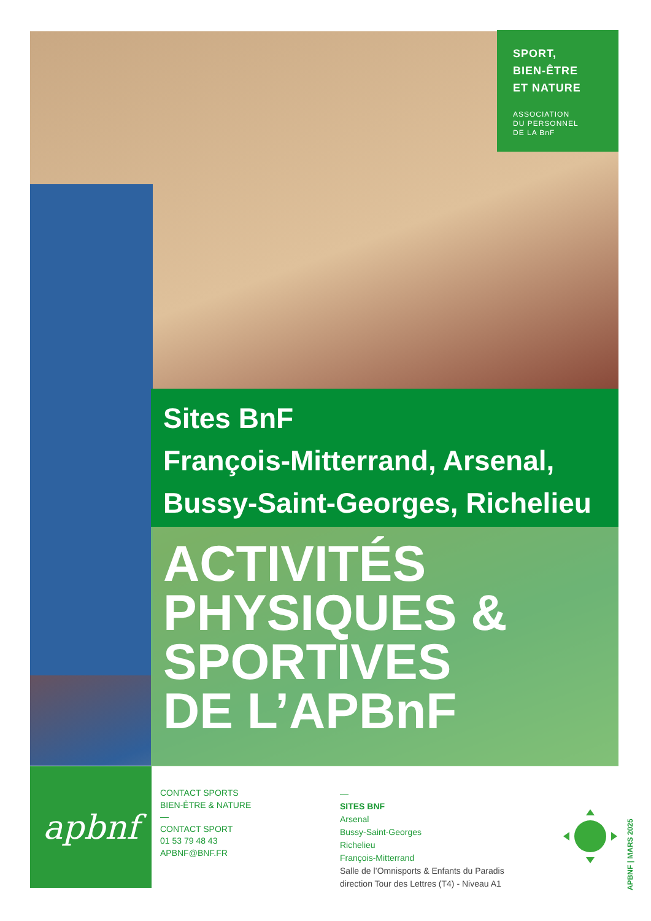SPORT,
BIEN-ÊTRE
ET NATURE
ASSOCIATION
DU PERSONNEL
DE LA BnF
Sites BnF
François-Mitterrand, Arsenal,
Bussy-Saint-Georges, Richelieu
ACTIVITÉS
PHYSIQUES &
SPORTIVES
DE L’APBnF
apbnf
CONTACT SPORTS
BIEN-ÊTRE & NATURE
—
CONTACT SPORT
01 53 79 48 43
APBNF@BNF.FR
—
SITES BNF
Arsenal
Bussy-Saint-Georges
Richelieu
François-Mitterrand
Salle de l’Omnisports & Enfants du Paradis
direction Tour des Lettres (T4) - Niveau A1
APBNF | MARS 2025